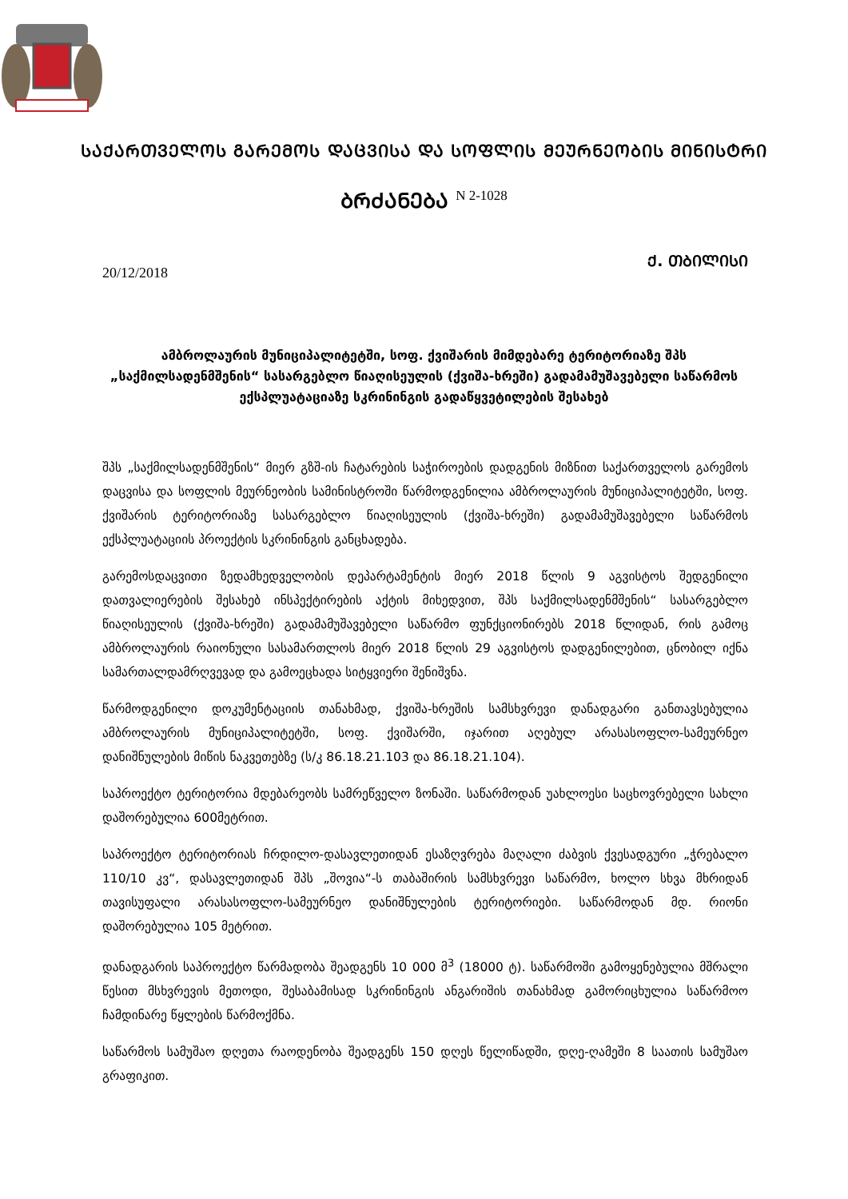ᲡᲐᲥᲐᲠᲗᲕᲔᲚᲝᲡ ᲒᲐᲠᲔᲛᲝᲡ ᲓᲐᲪᲕᲘᲡᲐ ᲓᲐ ᲡᲝᲤᲚᲘᲡ ᲛᲔᲣᲠᲜᲔᲝᲑᲘᲡ ᲛᲘᲜᲘᲡᲢᲠᲘ
ᲑᲠᲫᲐᲜᲔᲑᲐ N 2-1028
20/12/2018
Ქ. ᲗᲑᲘᲚᲘᲡᲘ
ამბროლაურის მუნიციპალიტეტში, სოფ. ქვიშარის მიმდებარე ტერიტორიაზე შპს „საქმილსადენმშენის“ სასარგებლო წიაღისეულის (ქვიშა-ხრეში) გადამამუშავებელი საწარმოს ექსპლუატაციაზე სკრინინგის გადაწყვეტილების შესახებ
შპს „საქმილსადენმშენის“ მიერ გზშ-ის ჩატარების საჭიროების დადგენის მიზნით საქართველოს გარემოს დაცვისა და სოფლის მეურნეობის სამინისტროში წარმოდგენილია ამბროლაურის მუნიციპალიტეტში, სოფ. ქვიშარის ტერიტორიაზე სასარგებლო წიაღისეულის (ქვიშა-ხრეში) გადამამუშავებელი საწარმოს ექსპლუატაციის პროექტის სკრინინგის განცხადება.
გარემოსდაცვითი ზედამხედველობის დეპარტამენტის მიერ 2018 წლის 9 აგვისტოს შედგენილი დათვალიერების შესახებ ინსპექტირების აქტის მიხედვით, შპს საქმილსადენმშენის“ სასარგებლო წიაღისეულის (ქვიშა-ხრეში) გადამამუშავებელი საწარმო ფუნქციონირებს 2018 წლიდან, რის გამოც ამბროლაურის რაიონული სასამართლოს მიერ 2018 წლის 29 აგვისტოს დადგენილებით, ცნობილ იქნა სამართალდამრღვევად და გამოეცხადა სიტყვიერი შენიშვნა.
წარმოდგენილი დოკუმენტაციის თანახმად, ქვიშა-ხრეშის სამსხვრევი დანადგარი განთავსებულია ამბროლაურის მუნიციპალიტეტში, სოფ. ქვიშარში, იჯარით აღებულ არასასოფლო-სამეურნეო დანიშნულების მიწის ნაკვეთებზე (ს/კ 86.18.21.103 და 86.18.21.104).
საპროექტო ტერიტორია მდებარეობს სამრეწველო ზონაში. საწარმოდან უახლოესი საცხოვრებელი სახლი დაშორებულია 600მეტრით.
საპროექტო ტერიტორიას ჩრდილო-დასავლეთიდან ესაზღვრება მაღალი ძაბვის ქვესადგური „ჭრებალო 110/10 კვ“, დასავლეთიდან შპს „შოვია“-ს თაბაშირის სამსხვრევი საწარმო, ხოლო სხვა მხრიდან თავისუფალი არასასოფლო-სამეურნეო დანიშნულების ტერიტორიები. საწარმოდან მდ. რიონი დაშორებულია 105 მეტრით.
დანადგარის საპროექტო წარმადობა შეადგენს 10 000 მ<sup>3</sup> (18000 ტ). საწარმოში გამოყენებულია მშრალი წესით მსხვრევის მეთოდი, შესაბამისად სკრინინგის ანგარიშის თანახმად გამორიცხულია საწარმოო ჩამდინარე წყლების წარმოქმნა.
საწარმოს სამუშაო დღეთა რაოდენობა შეადგენს 150 დღეს წელიწადში, დღე-ღამეში 8 საათის სამუშაო გრაფიკით.